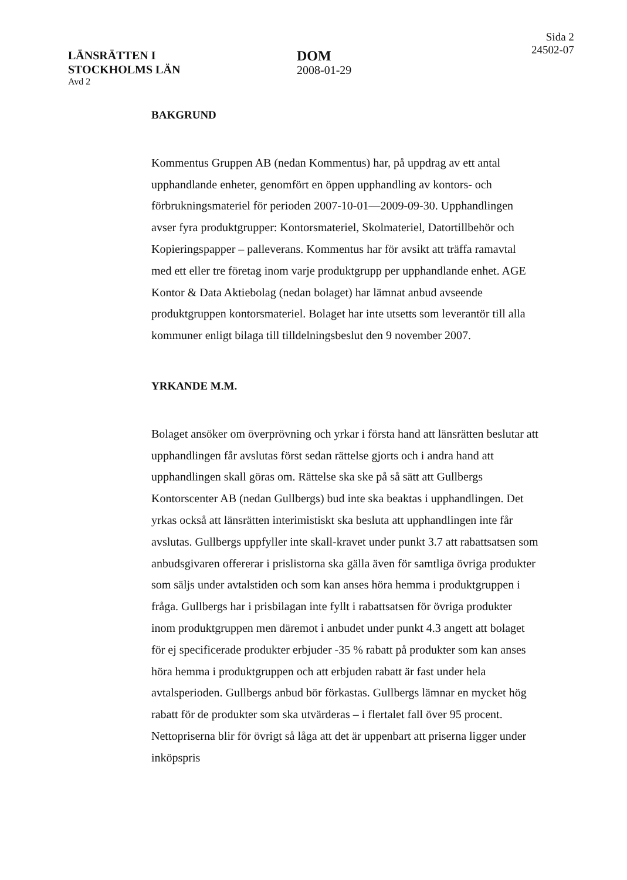LÄNSRÄTTEN I
STOCKHOLMS LÄN
Avd 2
DOM
2008-01-29
Sida 2
24502-07
BAKGRUND
Kommentus Gruppen AB (nedan Kommentus) har, på uppdrag av ett antal upphandlande enheter, genomfört en öppen upphandling av kontors- och förbrukningsmateriel för perioden 2007-10-01—2009-09-30. Upphandlingen avser fyra produktgrupper: Kontorsmateriel, Skolmateriel, Datortillbehör och Kopieringspapper – palleverans. Kommentus har för avsikt att träffa ramavtal med ett eller tre företag inom varje produktgrupp per upphandlande enhet. AGE Kontor & Data Aktiebolag (nedan bolaget) har lämnat anbud avseende produktgruppen kontorsmateriel. Bolaget har inte utsetts som leverantör till alla kommuner enligt bilaga till tilldelningsbeslut den 9 november 2007.
YRKANDE M.M.
Bolaget ansöker om överprövning och yrkar i första hand att länsrätten beslutar att upphandlingen får avslutas först sedan rättelse gjorts och i andra hand att upphandlingen skall göras om. Rättelse ska ske på så sätt att Gullbergs Kontorscenter AB (nedan Gullbergs) bud inte ska beaktas i upphandlingen. Det yrkas också att länsrätten interimistiskt ska besluta att upphandlingen inte får avslutas. Gullbergs uppfyller inte skall-kravet under punkt 3.7 att rabattsatsen som anbudsgivaren offererar i prislistorna ska gälla även för samtliga övriga produkter som säljs under avtalstiden och som kan anses höra hemma i produktgruppen i fråga. Gullbergs har i prisbilagan inte fyllt i rabattsatsen för övriga produkter inom produktgruppen men däremot i anbudet under punkt 4.3 angett att bolaget för ej specificerade produkter erbjuder -35 % rabatt på produkter som kan anses höra hemma i produktgruppen och att erbjuden rabatt är fast under hela avtalsperioden. Gullbergs anbud bör förkastas. Gullbergs lämnar en mycket hög rabatt för de produkter som ska utvärderas – i flertalet fall över 95 procent. Nettopriserna blir för övrigt så låga att det är uppenbart att priserna ligger under inköpspris